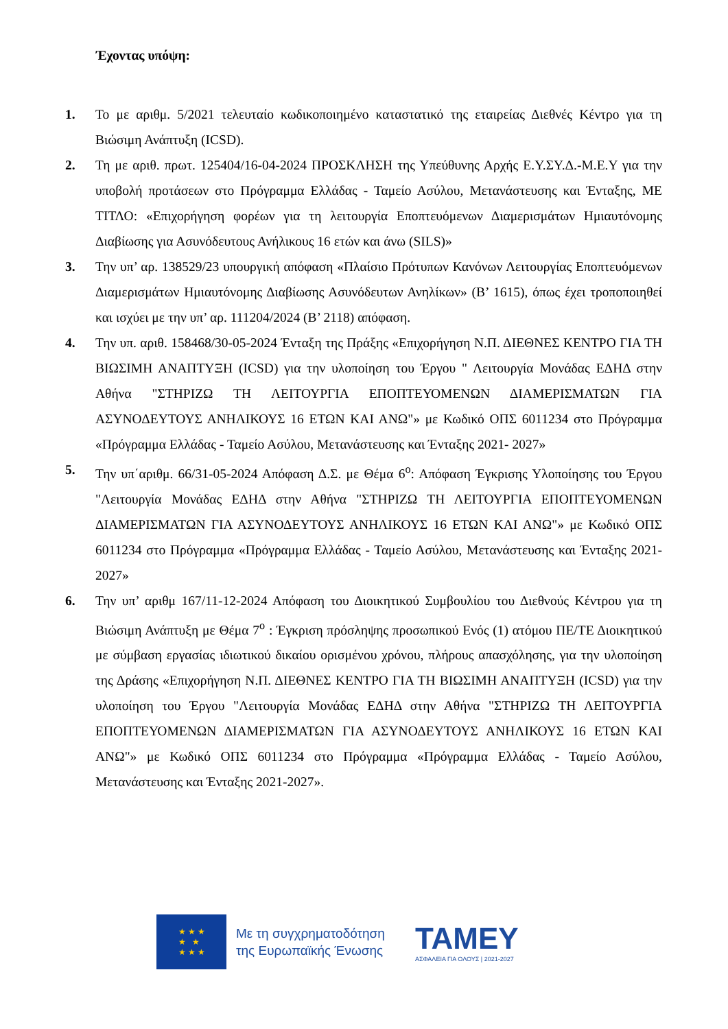Έχοντας υπόψη:
1. Το με αριθμ. 5/2021 τελευταίο κωδικοποιημένο καταστατικό της εταιρείας Διεθνές Κέντρο για τη Βιώσιμη Ανάπτυξη (ICSD).
2. Τη με αριθ. πρωτ. 125404/16-04-2024 ΠΡΟΣΚΛΗΣΗ της Υπεύθυνης Αρχής Ε.Υ.ΣΥ.Δ.-Μ.Ε.Υ για την υποβολή προτάσεων στο Πρόγραμμα Ελλάδας - Ταμείο Ασύλου, Μετανάστευσης και Ένταξης, ΜΕ ΤΙΤΛΟ: «Επιχορήγηση φορέων για τη λειτουργία Εποπτευόμενων Διαμερισμάτων Ημιαυτόνομης Διαβίωσης για Ασυνόδευτους Ανήλικους 16 ετών και άνω (SILS)»
3. Την υπ’ αρ. 138529/23 υπουργική απόφαση «Πλαίσιο Πρότυπων Κανόνων Λειτουργίας Εποπτευόμενων Διαμερισμάτων Ημιαυτόνομης Διαβίωσης Ασυνόδευτων Ανηλίκων» (Β’ 1615), όπως έχει τροποποιηθεί και ισχύει με την υπ’ αρ. 111204/2024 (Β’ 2118) απόφαση.
4. Την υπ. αριθ. 158468/30-05-2024 Ένταξη της Πράξης «Επιχορήγηση Ν.Π. ΔΙΕΘΝΕΣ ΚΕΝΤΡΟ ΓΙΑ ΤΗ ΒΙΩΣΙΜΗ ΑΝΑΠΤΥΞΗ (ICSD) για την υλοποίηση του Έργου " Λειτουργία Μονάδας ΕΔΗΔ στην Αθήνα "ΣΤΗΡΙΖΩ ΤΗ ΛΕΙΤΟΥΡΓΙΑ ΕΠΟΠΤΕΥΟΜΕΝΩΝ ΔΙΑΜΕΡΙΣΜΑΤΩΝ ΓΙΑ ΑΣΥΝΟΔΕΥΤΟΥΣ ΑΝΗΛΙΚΟΥΣ 16 ΕΤΩΝ ΚΑΙ ΑΝΩ"» με Κωδικό ΟΠΣ 6011234 στο Πρόγραμμα «Πρόγραμμα Ελλάδας - Ταμείο Ασύλου, Μετανάστευσης και Ένταξης 2021- 2027»
5. Την υπ΄αριθμ. 66/31-05-2024 Απόφαση Δ.Σ. με Θέμα 6<sup>ο</sup>: Απόφαση Έγκρισης Υλοποίησης του Έργου "Λειτουργία Μονάδας ΕΔΗΔ στην Αθήνα "ΣΤΗΡΙΖΩ ΤΗ ΛΕΙΤΟΥΡΓΙΑ ΕΠΟΠΤΕΥΟΜΕΝΩΝ ΔΙΑΜΕΡΙΣΜΑΤΩΝ ΓΙΑ ΑΣΥΝΟΔΕΥΤΟΥΣ ΑΝΗΛΙΚΟΥΣ 16 ΕΤΩΝ ΚΑΙ ΑΝΩ"» με Κωδικό ΟΠΣ 6011234 στο Πρόγραμμα «Πρόγραμμα Ελλάδας - Ταμείο Ασύλου, Μετανάστευσης και Ένταξης 2021- 2027»
6. Την υπ’ αριθμ 167/11-12-2024 Απόφαση του Διοικητικού Συμβουλίου του Διεθνούς Κέντρου για τη Βιώσιμη Ανάπτυξη με Θέμα 7<sup>ο</sup> : Έγκριση πρόσληψης προσωπικού Ενός (1) ατόμου ΠΕ/ΤΕ Διοικητικού με σύμβαση εργασίας ιδιωτικού δικαίου ορισμένου χρόνου, πλήρους απασχόλησης, για την υλοποίηση της Δράσης «Επιχορήγηση Ν.Π. ΔΙΕΘΝΕΣ ΚΕΝΤΡΟ ΓΙΑ ΤΗ ΒΙΩΣΙΜΗ ΑΝΑΠΤΥΞΗ (ICSD) για την υλοποίηση του Έργου "Λειτουργία Μονάδας ΕΔΗΔ στην Αθήνα "ΣΤΗΡΙΖΩ ΤΗ ΛΕΙΤΟΥΡΓΙΑ ΕΠΟΠΤΕΥΟΜΕΝΩΝ ΔΙΑΜΕΡΙΣΜΑΤΩΝ ΓΙΑ ΑΣΥΝΟΔΕΥΤΟΥΣ ΑΝΗΛΙΚΟΥΣ 16 ΕΤΩΝ ΚΑΙ ΑΝΩ"» με Κωδικό ΟΠΣ 6011234 στο Πρόγραμμα «Πρόγραμμα Ελλάδας - Ταμείο Ασύλου, Μετανάστευσης και Ένταξης 2021-2027».
★ ★ ★
★ ★
★ ★ ★
Με τη συγχρηματοδότηση
της Ευρωπαϊκής Ένωσης
ΤΑΜΕΥ
ΑΣΦΑΛΕΙΑ ΓΙΑ ΟΛΟΥΣ | 2021-2027